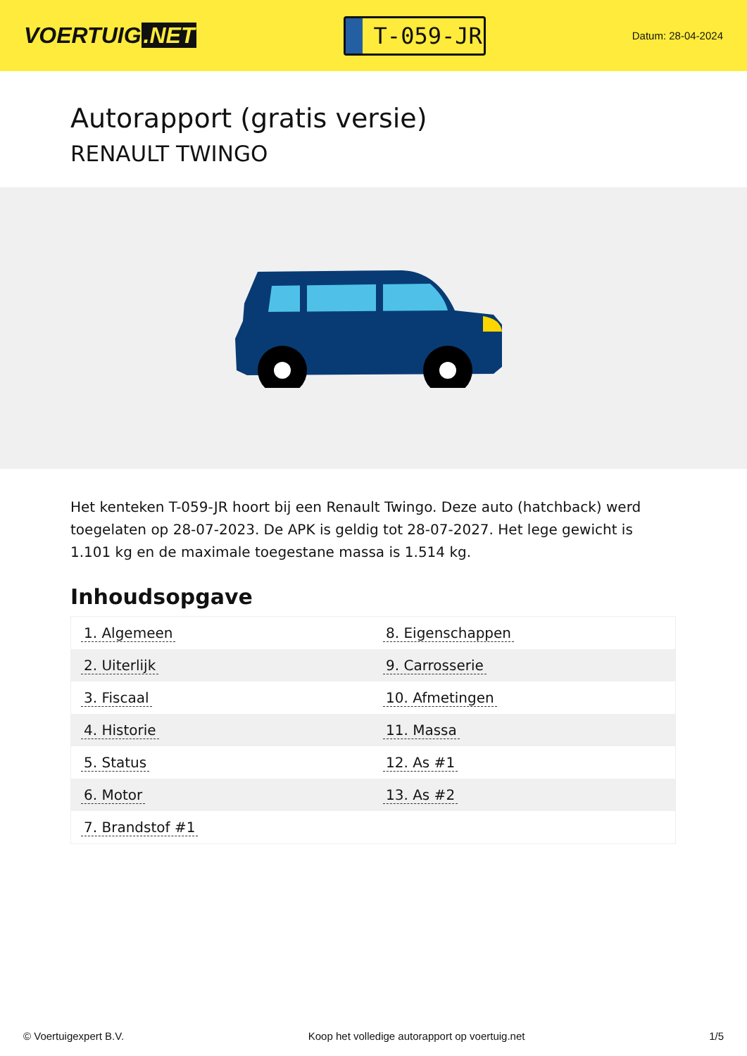VOERTUIG.NET
T-059-JR
Datum: 28-04-2024
Autorapport (gratis versie)
RENAULT TWINGO
Het kenteken T-059-JR hoort bij een Renault Twingo. Deze auto (hatchback) werd toegelaten op 28-07-2023. De APK is geldig tot 28-07-2027. Het lege gewicht is 1.101 kg en de maximale toegestane massa is 1.514 kg.
Inhoudsopgave
| 1. Algemeen | 8. Eigenschappen |
| 2. Uiterlijk | 9. Carrosserie |
| 3. Fiscaal | 10. Afmetingen |
| 4. Historie | 11. Massa |
| 5. Status | 12. As #1 |
| 6. Motor | 13. As #2 |
| 7. Brandstof #1 | |
© Voertuigexpert B.V. Koop het volledige autorapport op voertuig.net 1/5